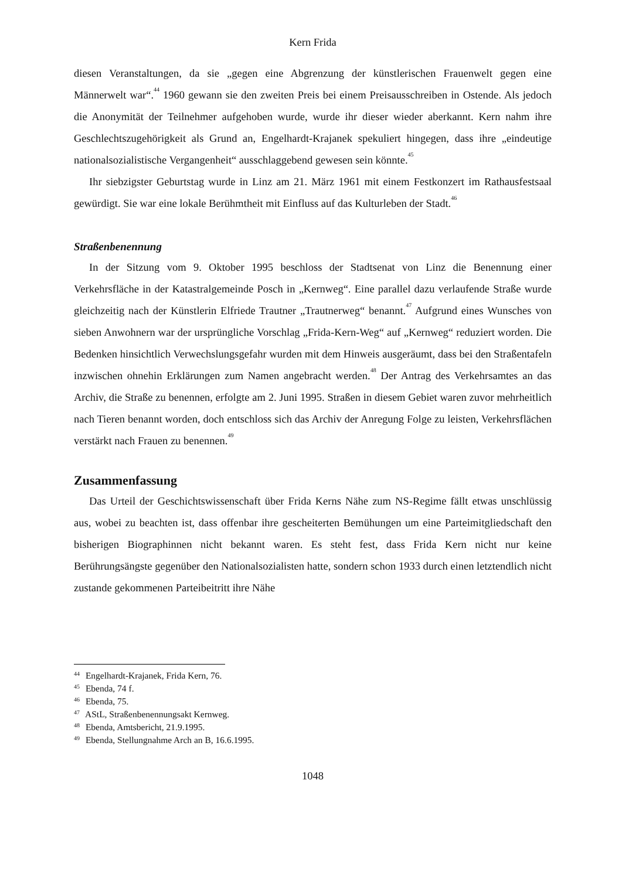Kern Frida
diesen Veranstaltungen, da sie „gegen eine Abgrenzung der künstlerischen Frauenwelt gegen eine Männerwelt war“.<sup>44</sup> 1960 gewann sie den zweiten Preis bei einem Preisausschreiben in Ostende. Als jedoch die Anonymität der Teilnehmer aufgehoben wurde, wurde ihr dieser wieder aberkannt. Kern nahm ihre Geschlechtszugehörigkeit als Grund an, Engelhardt-Krajanek spekuliert hingegen, dass ihre „eindeutige nationalsozialistische Vergangenheit“ ausschlaggebend gewesen sein könnte.<sup>45</sup>
Ihr siebzigster Geburtstag wurde in Linz am 21. März 1961 mit einem Festkonzert im Rathausfestsaal gewürdigt. Sie war eine lokale Berühmtheit mit Einfluss auf das Kulturleben der Stadt.<sup>46</sup>
Straßenbenennung
In der Sitzung vom 9. Oktober 1995 beschloss der Stadtsenat von Linz die Benennung einer Verkehrsfläche in der Katastralgemeinde Posch in „Kernweg“. Eine parallel dazu verlaufende Straße wurde gleichzeitig nach der Künstlerin Elfriede Trautner „Trautnerweg“ benannt.<sup>47</sup> Aufgrund eines Wunsches von sieben Anwohnern war der ursprüngliche Vorschlag „Frida-Kern-Weg“ auf „Kernweg“ reduziert worden. Die Bedenken hinsichtlich Verwechslungsgefahr wurden mit dem Hinweis ausgeräumt, dass bei den Straßentafeln inzwischen ohnehin Erklärungen zum Namen angebracht werden.<sup>48</sup> Der Antrag des Verkehrsamtes an das Archiv, die Straße zu benennen, erfolgte am 2. Juni 1995. Straßen in diesem Gebiet waren zuvor mehrheitlich nach Tieren benannt worden, doch entschloss sich das Archiv der Anregung Folge zu leisten, Verkehrsflächen verstärkt nach Frauen zu benennen.<sup>49</sup>
Zusammenfassung
Das Urteil der Geschichtswissenschaft über Frida Kerns Nähe zum NS-Regime fällt etwas unschlüssig aus, wobei zu beachten ist, dass offenbar ihre gescheiterten Bemühungen um eine Parteimitgliedschaft den bisherigen Biographinnen nicht bekannt waren. Es steht fest, dass Frida Kern nicht nur keine Berührungsängste gegenüber den Nationalsozialisten hatte, sondern schon 1933 durch einen letztendlich nicht zustande gekommenen Parteibeitritt ihre Nähe
<sup>44</sup> Engelhardt-Krajanek, Frida Kern, 76.
<sup>45</sup> Ebenda, 74 f.
<sup>46</sup> Ebenda, 75.
<sup>47</sup> AStL, Straßenbenennungsakt Kernweg.
<sup>48</sup> Ebenda, Amtsbericht, 21.9.1995.
<sup>49</sup> Ebenda, Stellungnahme Arch an B, 16.6.1995.
1048